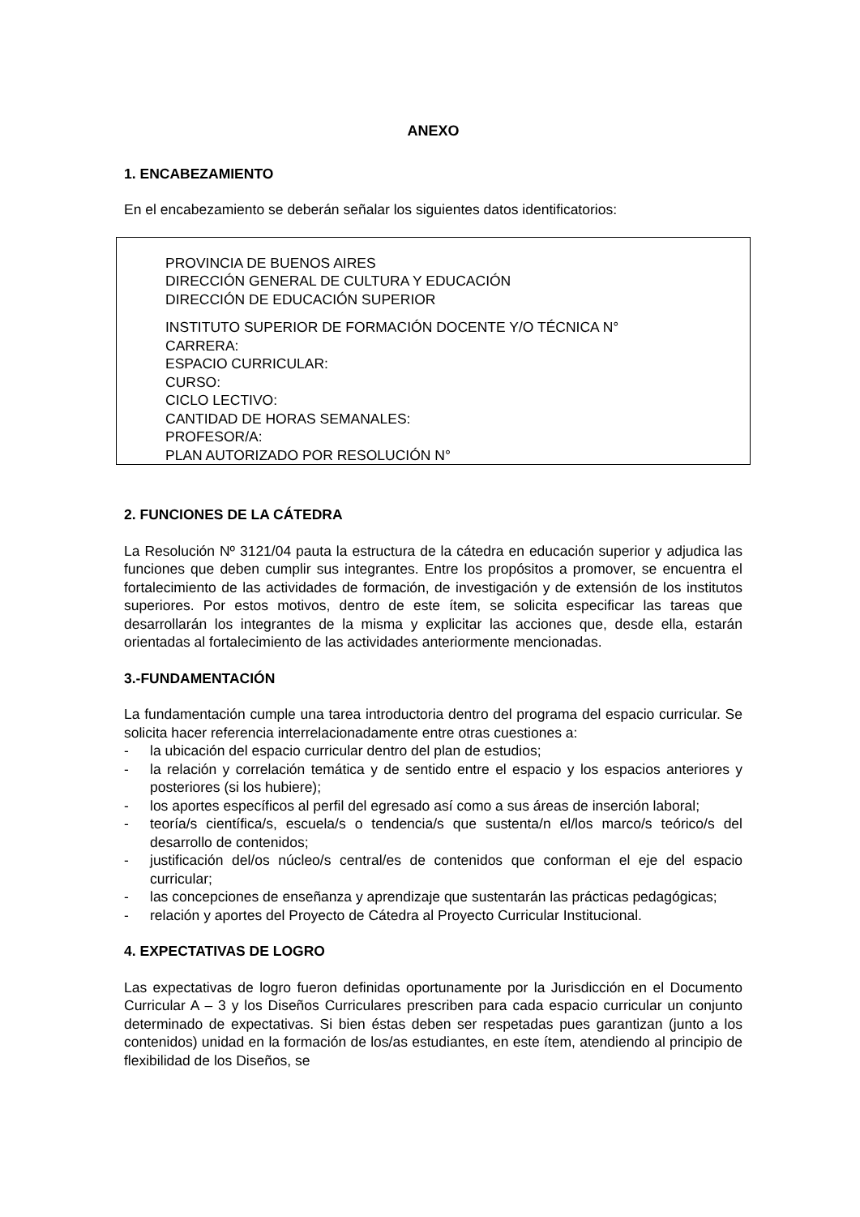ANEXO
1. ENCABEZAMIENTO
En el encabezamiento se deberán señalar los siguientes datos identificatorios:
PROVINCIA DE BUENOS AIRES
DIRECCIÓN GENERAL DE CULTURA Y EDUCACIÓN
DIRECCIÓN DE EDUCACIÓN SUPERIOR
INSTITUTO SUPERIOR DE FORMACIÓN DOCENTE Y/O TÉCNICA N°
CARRERA:
ESPACIO CURRICULAR:
CURSO:
CICLO LECTIVO:
CANTIDAD DE HORAS SEMANALES:
PROFESOR/A:
PLAN AUTORIZADO POR RESOLUCIÓN N°
2. FUNCIONES DE LA CÁTEDRA
La Resolución Nº 3121/04 pauta la estructura de la cátedra en educación superior y adjudica las funciones que deben cumplir sus integrantes. Entre los propósitos a promover, se encuentra el fortalecimiento de las actividades de formación, de investigación y de extensión de los institutos superiores. Por estos motivos, dentro de este ítem, se solicita especificar las tareas que desarrollarán los integrantes de la misma y explicitar las acciones que, desde ella, estarán orientadas al fortalecimiento de las actividades anteriormente mencionadas.
3.-FUNDAMENTACIÓN
La fundamentación cumple una tarea introductoria dentro del programa del espacio curricular. Se solicita hacer referencia interrelacionadamente entre otras cuestiones a:
- la ubicación del espacio curricular dentro del plan de estudios;
- la relación y correlación temática y de sentido entre el espacio y los espacios anteriores y posteriores (si los hubiere);
- los aportes específicos al perfil del egresado así como a sus áreas de inserción laboral;
- teoría/s científica/s, escuela/s o tendencia/s que sustenta/n el/los marco/s teórico/s del desarrollo de contenidos;
- justificación del/os núcleo/s central/es de contenidos que conforman el eje del espacio curricular;
- las concepciones de enseñanza y aprendizaje que sustentarán las prácticas pedagógicas;
- relación y aportes del Proyecto de Cátedra al Proyecto Curricular Institucional.
4. EXPECTATIVAS DE LOGRO
Las expectativas de logro fueron definidas oportunamente por la Jurisdicción en el Documento Curricular A – 3 y los Diseños Curriculares prescriben para cada espacio curricular un conjunto determinado de expectativas. Si bien éstas deben ser respetadas pues garantizan (junto a los contenidos) unidad en la formación de los/as estudiantes, en este ítem, atendiendo al principio de flexibilidad de los Diseños, se